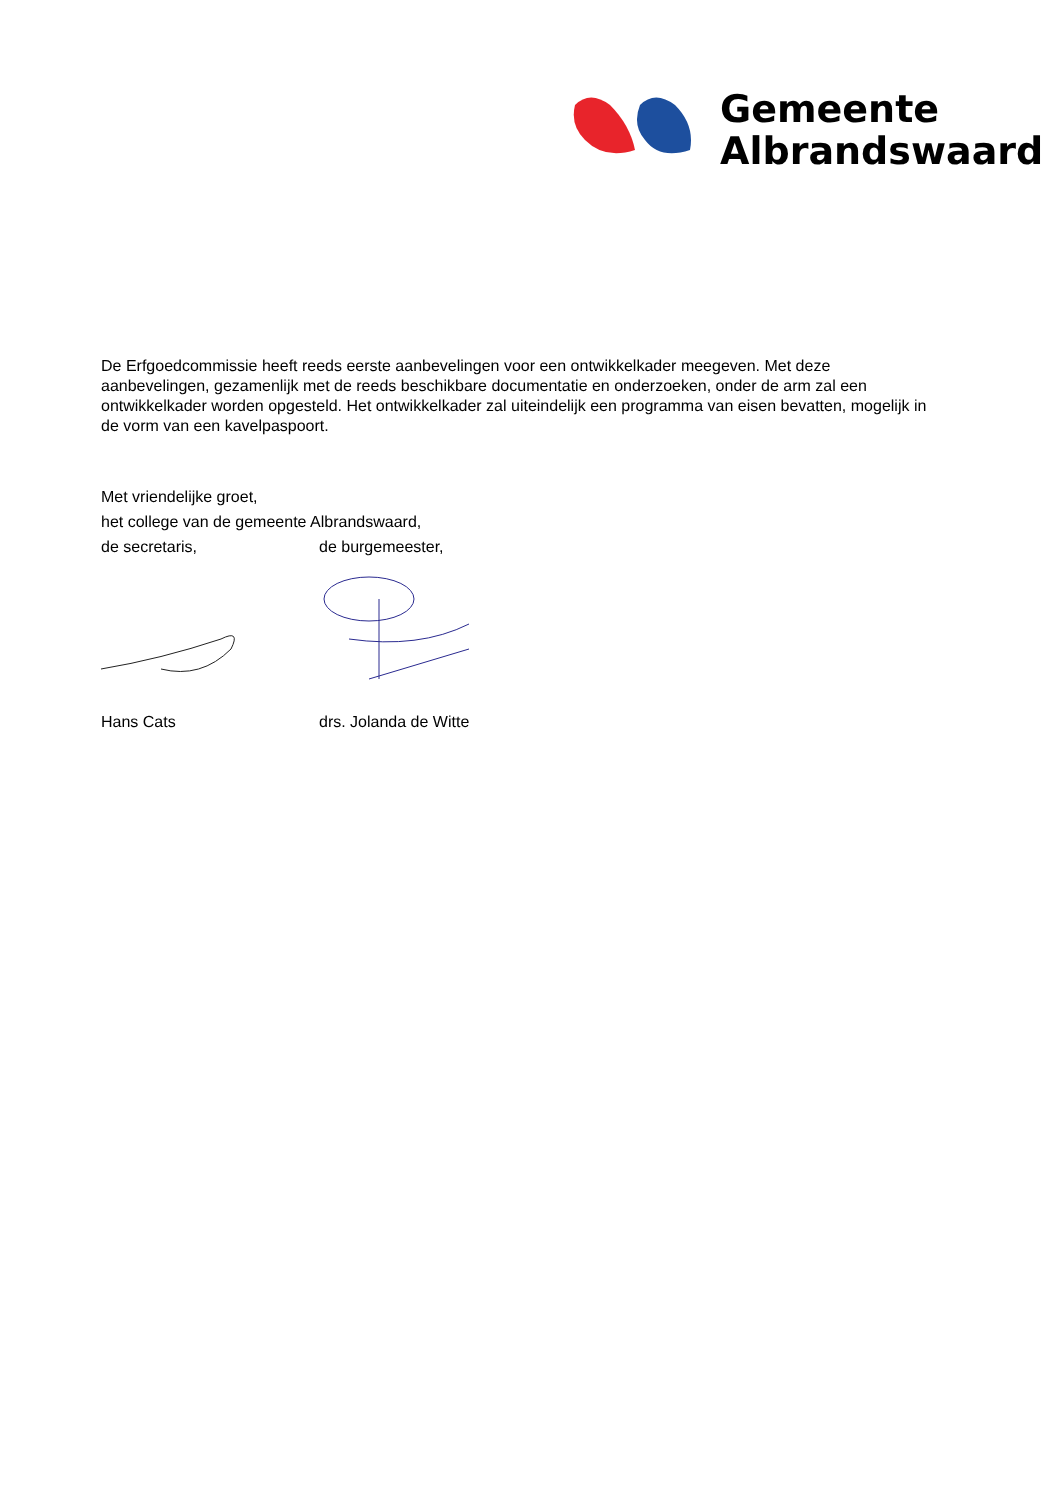Gemeente
Albrandswaard
De Erfgoedcommissie heeft reeds eerste aanbevelingen voor een ontwikkelkader meegeven. Met deze aanbevelingen, gezamenlijk met de reeds beschikbare documentatie en onderzoeken, onder de arm zal een ontwikkelkader worden opgesteld. Het ontwikkelkader zal uiteindelijk een programma van eisen bevatten, mogelijk in de vorm van een kavelpaspoort.
Met vriendelijke groet,
het college van de gemeente Albrandswaard,
de secretaris, de burgemeester,
Hans Cats drs. Jolanda de Witte